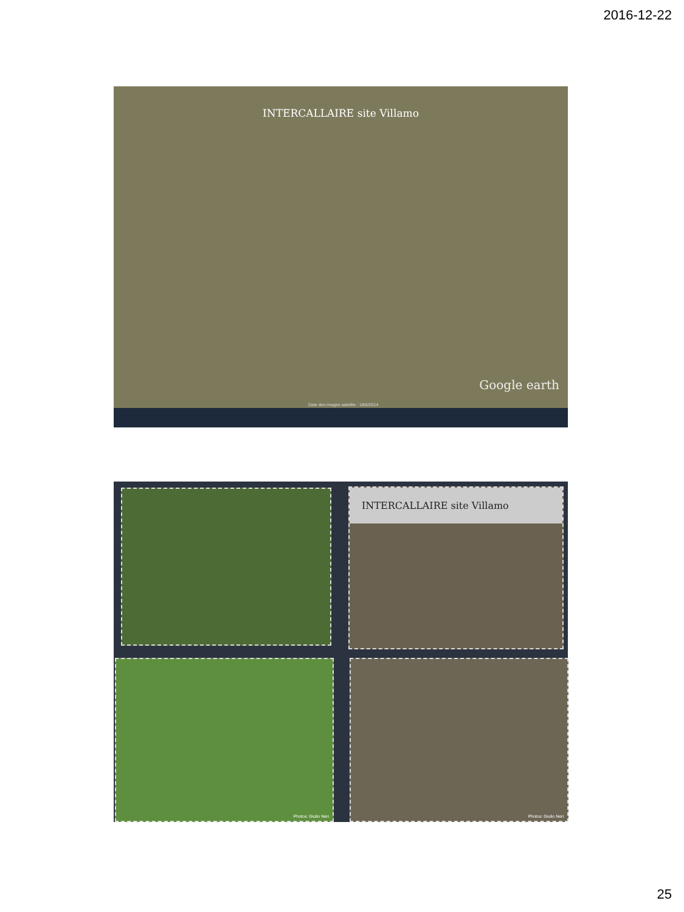2016-12-22
INTERCALLAIRE site Villamo
Google earth
Date des images satellite : 18/6/2014
INTERCALLAIRE site Villamo
Photos: Giulio Neri Photos: Giulio Neri
25